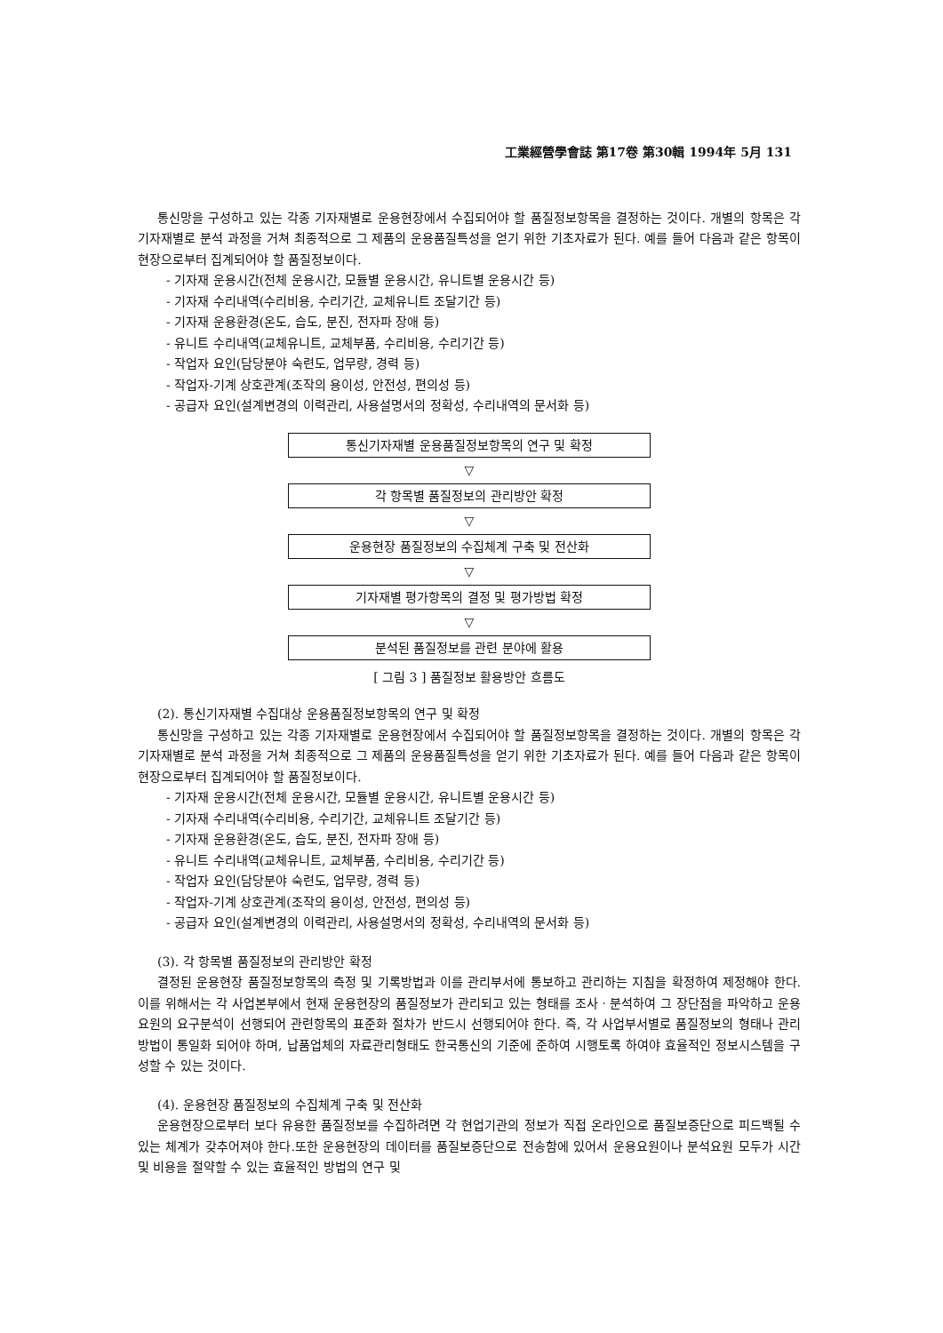工業經營學會誌 第17卷 第30輯 1994年 5月 131
통신망을 구성하고 있는 각종 기자재별로 운용현장에서 수집되어야 할 품질정보항목을 결정하는 것이다. 개별의 항목은 각 기자재별로 분석 과정을 거쳐 최종적으로 그 제품의 운용품질특성을 얻기 위한 기초자료가 된다. 예를 들어 다음과 같은 항목이 현장으로부터 집계되어야 할 품질정보이다.
- 기자재 운용시간(전체 운용시간, 모듈별 운용시간, 유니트별 운용시간 등)
- 기자재 수리내역(수리비용, 수리기간, 교체유니트 조달기간 등)
- 기자재 운용환경(온도, 습도, 분진, 전자파 장애 등)
- 유니트 수리내역(교체유니트, 교체부품, 수리비용, 수리기간 등)
- 작업자 요인(담당분야 숙련도, 업무량, 경력 등)
- 작업자-기계 상호관계(조작의 용이성, 안전성, 편의성 등)
- 공급자 요인(설계변경의 이력관리, 사용설명서의 정확성, 수리내역의 문서화 등)
통신기자재별 운용품질정보항목의 연구 및 확정
▽
각 항목별 품질정보의 관리방안 확정
▽
운용현장 품질정보의 수집체계 구축 및 전산화
▽
기자재별 평가항목의 결정 및 평가방법 확정
▽
분석된 품질정보를 관련 분야에 활용
[ 그림 3 ] 품질정보 활용방안 흐름도
(2). 통신기자재별 수집대상 운용품질정보항목의 연구 및 확정
통신망을 구성하고 있는 각종 기자재별로 운용현장에서 수집되어야 할 품질정보항목을 결정하는 것이다. 개별의 항목은 각 기자재별로 분석 과정을 거쳐 최종적으로 그 제품의 운용품질특성을 얻기 위한 기초자료가 된다. 예를 들어 다음과 같은 항목이 현장으로부터 집계되어야 할 품질정보이다.
- 기자재 운용시간(전체 운용시간, 모듈별 운용시간, 유니트별 운용시간 등)
- 기자재 수리내역(수리비용, 수리기간, 교체유니트 조달기간 등)
- 기자재 운용환경(온도, 습도, 분진, 전자파 장애 등)
- 유니트 수리내역(교체유니트, 교체부품, 수리비용, 수리기간 등)
- 작업자 요인(담당분야 숙련도, 업무량, 경력 등)
- 작업자-기계 상호관계(조작의 용이성, 안전성, 편의성 등)
- 공급자 요인(설계변경의 이력관리, 사용설명서의 정확성, 수리내역의 문서화 등)
(3). 각 항목별 품질정보의 관리방안 확정
결정된 운용현장 품질정보항목의 측정 및 기록방법과 이를 관리부서에 통보하고 관리하는 지침을 확정하여 제정해야 한다. 이를 위해서는 각 사업본부에서 현재 운용현장의 품질정보가 관리되고 있는 형태를 조사ㆍ분석하여 그 장단점을 파악하고 운용요원의 요구분석이 선행되어 관련항목의 표준화 절차가 반드시 선행되어야 한다. 즉, 각 사업부서별로 품질정보의 형태나 관리방법이 통일화 되어야 하며, 납품업체의 자료관리형태도 한국통신의 기준에 준하여 시행토록 하여야 효율적인 정보시스템을 구성할 수 있는 것이다.
(4). 운용현장 품질정보의 수집체계 구축 및 전산화
운용현장으로부터 보다 유용한 품질정보를 수집하려면 각 현업기관의 정보가 직접 온라인으로 품질보증단으로 피드백될 수 있는 체계가 갖추어져야 한다.또한 운용현장의 데이터를 품질보증단으로 전송함에 있어서 운용요원이나 분석요원 모두가 시간 및 비용을 절약할 수 있는 효율적인 방법의 연구 및